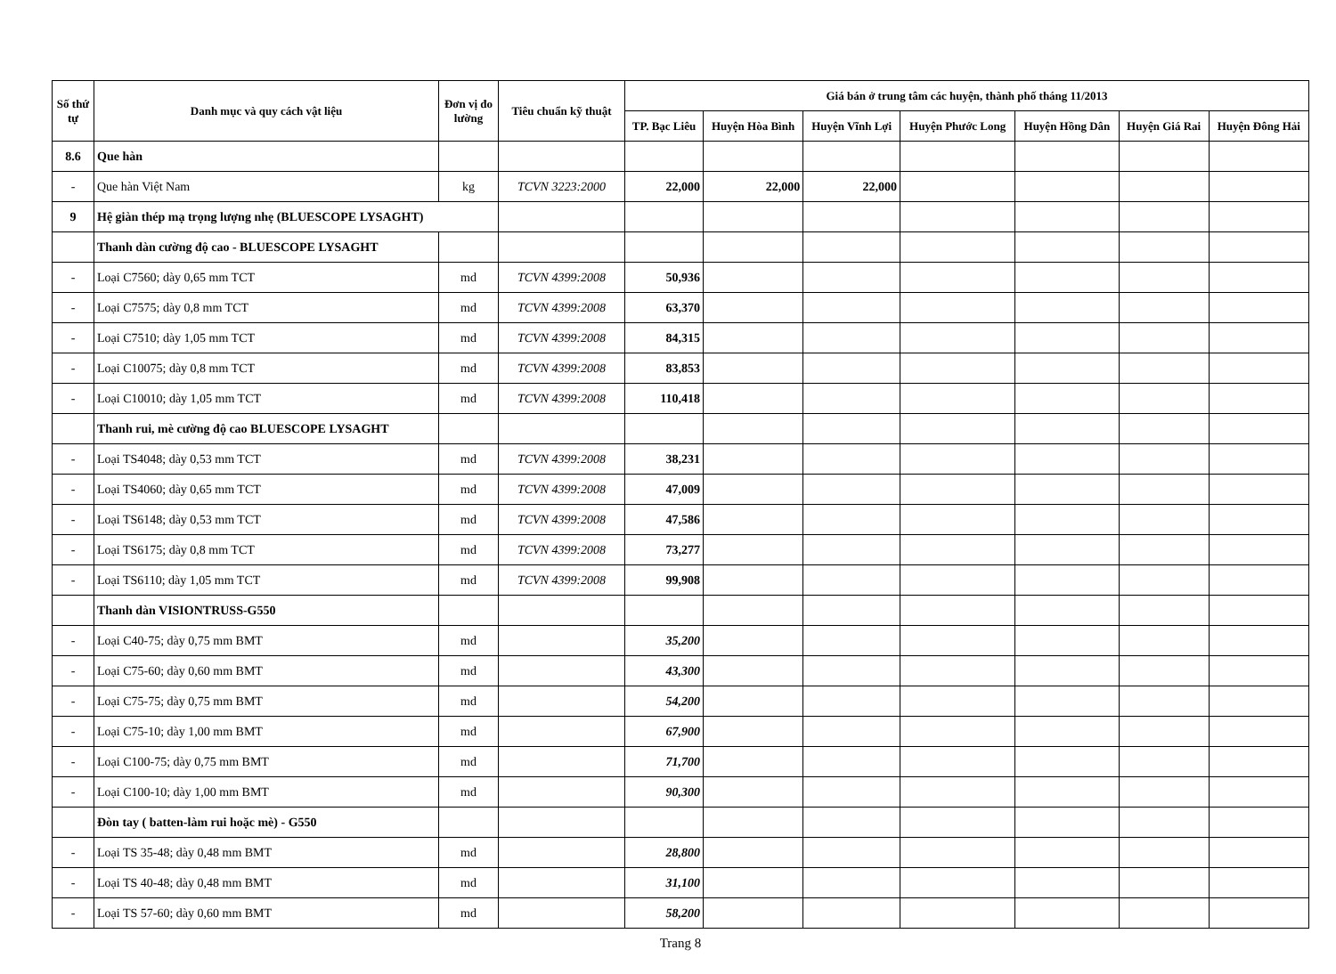| Số thứ tự | Danh mục và quy cách vật liệu | Đơn vị đo lường | Tiêu chuẩn kỹ thuật | Giá bán ở trung tâm các huyện, thành phố tháng 11/2013 | | | | | | |
| --- | --- | --- | --- | --- | --- | --- | --- | --- | --- | --- |
| | | | | TP. Bạc Liêu | Huyện Hòa Bình | Huyện Vĩnh Lợi | Huyện Phước Long | Huyện Hồng Dân | Huyện Giá Rai | Huyện Đông Hải |
| 8.6 | Que hàn | | | | | | | | | |
| - | Que hàn Việt Nam | kg | TCVN 3223:2000 | 22,000 | 22,000 | 22,000 | | | | |
| 9 | Hệ giàn thép mạ trọng lượng nhẹ (BLUESCOPE LYSAGHT) | | | | | | | | | |
| | Thanh dàn cường độ cao - BLUESCOPE LYSAGHT | | | | | | | | | |
| - | Loại C7560; dày 0,65 mm TCT | md | TCVN 4399:2008 | 50,936 | | | | | | |
| - | Loại C7575; dày 0,8 mm TCT | md | TCVN 4399:2008 | 63,370 | | | | | | |
| - | Loại C7510; dày 1,05 mm TCT | md | TCVN 4399:2008 | 84,315 | | | | | | |
| - | Loại C10075; dày 0,8 mm TCT | md | TCVN 4399:2008 | 83,853 | | | | | | |
| - | Loại C10010; dày 1,05 mm TCT | md | TCVN 4399:2008 | 110,418 | | | | | | |
| | Thanh rui, mè cường độ cao BLUESCOPE LYSAGHT | | | | | | | | | |
| - | Loại TS4048; dày 0,53 mm TCT | md | TCVN 4399:2008 | 38,231 | | | | | | |
| - | Loại TS4060; dày 0,65 mm TCT | md | TCVN 4399:2008 | 47,009 | | | | | | |
| - | Loại TS6148; dày 0,53 mm TCT | md | TCVN 4399:2008 | 47,586 | | | | | | |
| - | Loại TS6175; dày 0,8 mm TCT | md | TCVN 4399:2008 | 73,277 | | | | | | |
| - | Loại TS6110; dày 1,05 mm TCT | md | TCVN 4399:2008 | 99,908 | | | | | | |
| | Thanh dàn VISIONTRUSS-G550 | | | | | | | | | |
| - | Loại C40-75; dày 0,75 mm BMT | md | | 35,200 | | | | | | |
| - | Loại C75-60; dày 0,60 mm BMT | md | | 43,300 | | | | | | |
| - | Loại C75-75; dày 0,75 mm BMT | md | | 54,200 | | | | | | |
| - | Loại C75-10; dày 1,00 mm BMT | md | | 67,900 | | | | | | |
| - | Loại C100-75; dày 0,75 mm BMT | md | | 71,700 | | | | | | |
| - | Loại C100-10; dày 1,00 mm BMT | md | | 90,300 | | | | | | |
| | Đòn tay ( batten-làm rui hoặc mè) - G550 | | | | | | | | | |
| - | Loại TS 35-48; dày 0,48 mm BMT | md | | 28,800 | | | | | | |
| - | Loại TS 40-48; dày 0,48 mm BMT | md | | 31,100 | | | | | | |
| - | Loại TS 57-60; dày 0,60 mm BMT | md | | 58,200 | | | | | | |
Trang 8